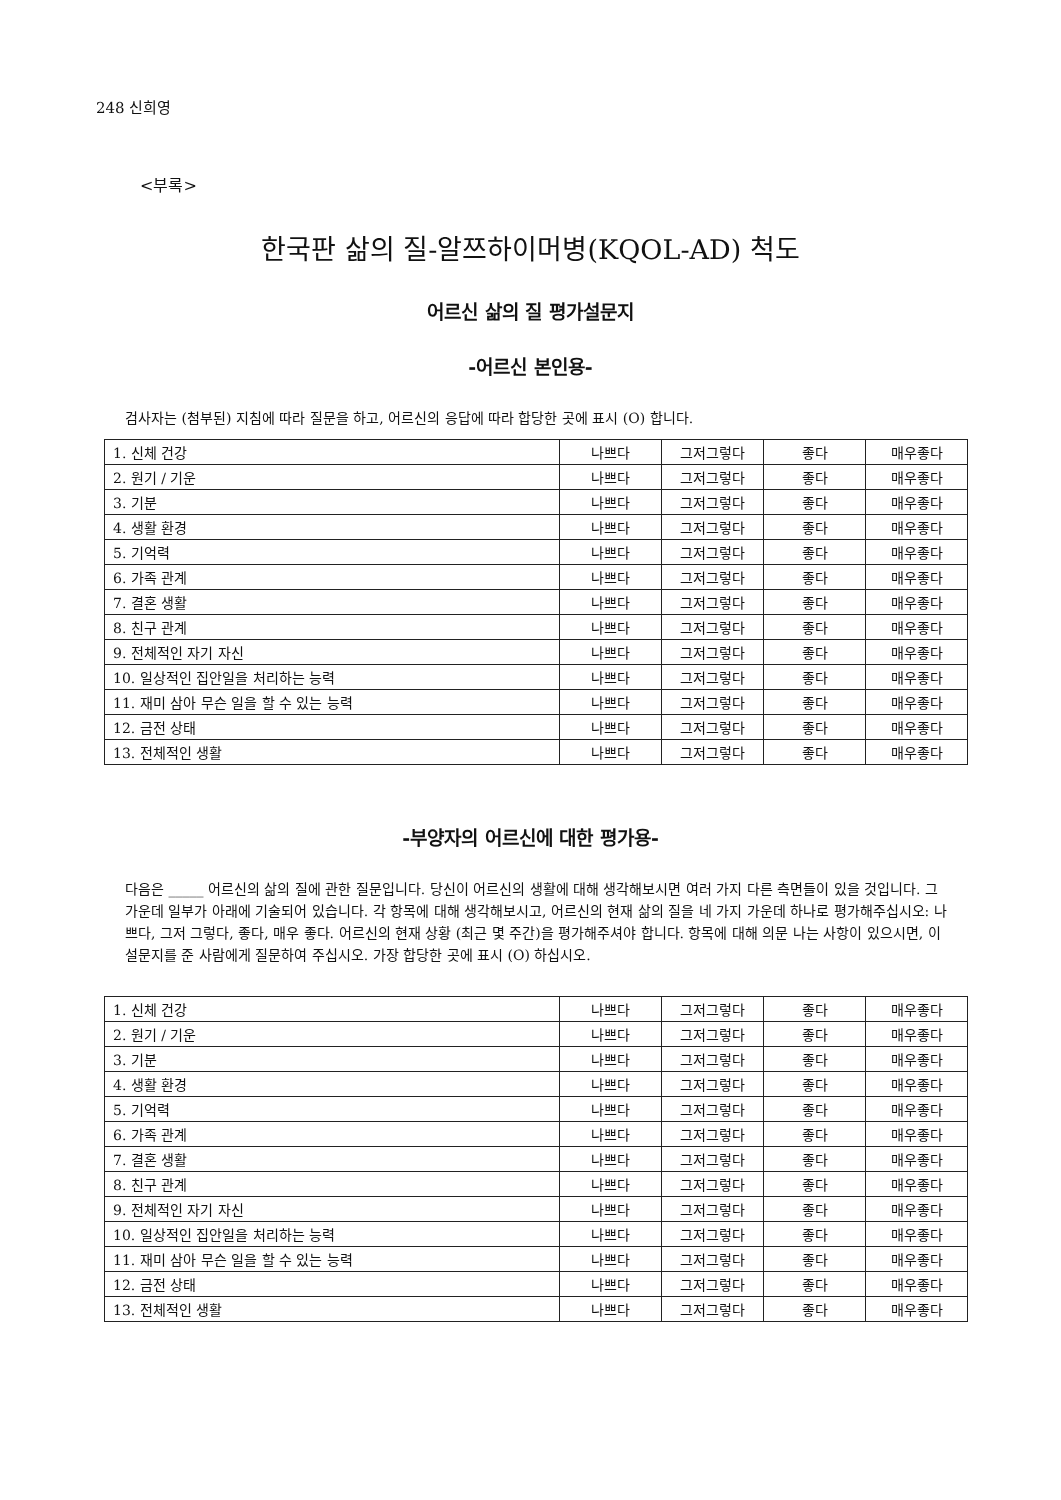248 신희영
<부록>
한국판 삶의 질-알쯔하이머병(KQOL-AD) 척도
어르신 삶의 질 평가설문지
-어르신 본인용-
검사자는 (첨부된) 지침에 따라 질문을 하고, 어르신의 응답에 따라 합당한 곳에 표시 (O) 합니다.
| 1. 신체 건강 | 나쁘다 | 그저그렇다 | 좋다 | 매우좋다 |
| 2. 원기 / 기운 | 나쁘다 | 그저그렇다 | 좋다 | 매우좋다 |
| 3. 기분 | 나쁘다 | 그저그렇다 | 좋다 | 매우좋다 |
| 4. 생활 환경 | 나쁘다 | 그저그렇다 | 좋다 | 매우좋다 |
| 5. 기억력 | 나쁘다 | 그저그렇다 | 좋다 | 매우좋다 |
| 6. 가족 관계 | 나쁘다 | 그저그렇다 | 좋다 | 매우좋다 |
| 7. 결혼 생활 | 나쁘다 | 그저그렇다 | 좋다 | 매우좋다 |
| 8. 친구 관계 | 나쁘다 | 그저그렇다 | 좋다 | 매우좋다 |
| 9. 전체적인 자기 자신 | 나쁘다 | 그저그렇다 | 좋다 | 매우좋다 |
| 10. 일상적인 집안일을 처리하는 능력 | 나쁘다 | 그저그렇다 | 좋다 | 매우좋다 |
| 11. 재미 삼아 무슨 일을 할 수 있는 능력 | 나쁘다 | 그저그렇다 | 좋다 | 매우좋다 |
| 12. 금전 상태 | 나쁘다 | 그저그렇다 | 좋다 | 매우좋다 |
| 13. 전체적인 생활 | 나쁘다 | 그저그렇다 | 좋다 | 매우좋다 |
-부양자의 어르신에 대한 평가용-
다음은 _____ 어르신의 삶의 질에 관한 질문입니다. 당신이 어르신의 생활에 대해 생각해보시면 여러 가지 다른 측면들이 있을 것입니다. 그 가운데 일부가 아래에 기술되어 있습니다. 각 항목에 대해 생각해보시고, 어르신의 현재 삶의 질을 네 가지 가운데 하나로 평가해주십시오: 나쁘다, 그저 그렇다, 좋다, 매우 좋다. 어르신의 현재 상황 (최근 몇 주간)을 평가해주셔야 합니다. 항목에 대해 의문 나는 사항이 있으시면, 이 설문지를 준 사람에게 질문하여 주십시오. 가장 합당한 곳에 표시 (O) 하십시오.
| 1. 신체 건강 | 나쁘다 | 그저그렇다 | 좋다 | 매우좋다 |
| 2. 원기 / 기운 | 나쁘다 | 그저그렇다 | 좋다 | 매우좋다 |
| 3. 기분 | 나쁘다 | 그저그렇다 | 좋다 | 매우좋다 |
| 4. 생활 환경 | 나쁘다 | 그저그렇다 | 좋다 | 매우좋다 |
| 5. 기억력 | 나쁘다 | 그저그렇다 | 좋다 | 매우좋다 |
| 6. 가족 관계 | 나쁘다 | 그저그렇다 | 좋다 | 매우좋다 |
| 7. 결혼 생활 | 나쁘다 | 그저그렇다 | 좋다 | 매우좋다 |
| 8. 친구 관계 | 나쁘다 | 그저그렇다 | 좋다 | 매우좋다 |
| 9. 전체적인 자기 자신 | 나쁘다 | 그저그렇다 | 좋다 | 매우좋다 |
| 10. 일상적인 집안일을 처리하는 능력 | 나쁘다 | 그저그렇다 | 좋다 | 매우좋다 |
| 11. 재미 삼아 무슨 일을 할 수 있는 능력 | 나쁘다 | 그저그렇다 | 좋다 | 매우좋다 |
| 12. 금전 상태 | 나쁘다 | 그저그렇다 | 좋다 | 매우좋다 |
| 13. 전체적인 생활 | 나쁘다 | 그저그렇다 | 좋다 | 매우좋다 |